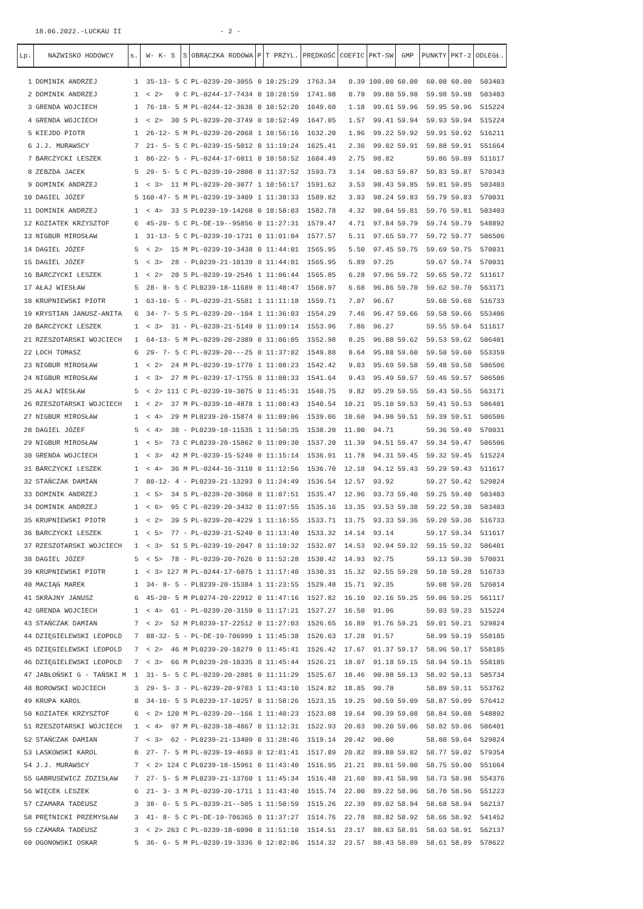18.06.2022.-LUCKAU II - 2 -
| Lp. | NAZWISKO HODOWCY | s. | W- K- S | S | OBRĄCZKA RODOWA | P | T PRZYL. | PRĘDKOŚĆ | COEFIC | PKT-SW | GMP | PUNKTY | PKT-2 | ODLEGŁ. |
| --- | --- | --- | --- | --- | --- | --- | --- | --- | --- | --- | --- | --- | --- | --- |
| 1 | DOMINIK ANDRZEJ | 1 | 35-13- 5 | C | PL-0239-20-3055 | 0 | 10:25:29 | 1763.34 | 0.39 | 100.00 | 60.00 | 60.00 | 60.00 | 503403 |
| 2 | DOMINIK ANDRZEJ | 1 | < 2> 9 | C | PL-0244-17-7434 | 0 | 10:28:59 | 1741.98 | 0.79 | 99.80 | 59.98 | 59.98 | 59.98 | 503403 |
| 3 | GRENDA WOJCIECH | 1 | 76-18- 5 | M | PL-0244-12-3638 | 0 | 10:52:20 | 1649.60 | 1.18 | 99.61 | 59.96 | 59.95 | 59.96 | 515224 |
| 4 | GRENDA WOJCIECH | 1 | < 2> 30 | S | PL-0239-20-3749 | 0 | 10:52:49 | 1647.05 | 1.57 | 99.41 | 59.94 | 59.93 | 59.94 | 515224 |
| 5 | KIEJDO PIOTR | 1 | 26-12- 5 | M | PL-0239-20-2068 | 1 | 10:56:16 | 1632.20 | 1.96 | 99.22 | 59.92 | 59.91 | 59.92 | 516211 |
| 6 | J.J. MURAWSCY | 7 | 21- 5- 5 | C | PL-0239-15-5012 | 0 | 11:19:24 | 1625.41 | 2.36 | 99.02 | 59.91 | 59.88 | 59.91 | 551664 |
| 7 | BARCZYCKI LESZEK | 1 | 86-22- 5 | - | PL-0244-17-6011 | 0 | 10:58:52 | 1604.49 | 2.75 | 98.82 | | 59.86 | 59.89 | 511617 |
| 8 | ZEBZDA JACEK | 5 | 29- 5- 5 | C | PL-0239-19-2808 | 0 | 11:37:52 | 1593.73 | 3.14 | 98.63 | 59.87 | 59.83 | 59.87 | 570343 |
| 9 | DOMINIK ANDRZEJ | 1 | < 3> 11 | M | PL-0239-20-3077 | 1 | 10:56:17 | 1591.62 | 3.53 | 98.43 | 59.85 | 59.81 | 59.85 | 503403 |
| 10 | DAGIEL JÓZEF | 5 | 160-47- 5 | M | PL-0239-19-3409 | 1 | 11:38:33 | 1589.82 | 3.93 | 98.24 | 59.83 | 59.79 | 59.83 | 570031 |
| 11 | DOMINIK ANDRZEJ | 1 | < 4> 33 | S | PL0239-19-14268 | 0 | 10:58:03 | 1582.78 | 4.32 | 98.04 | 59.81 | 59.76 | 59.81 | 503403 |
| 12 | KOZIATEK KRZYSZTOF | 6 | 45-20- 5 | C | PL-DE-19--95856 | 0 | 11:27:31 | 1579.47 | 4.71 | 97.84 | 59.79 | 59.74 | 59.79 | 548892 |
| 13 | NIGBUR MIROSŁAW | 1 | 31-13- 5 | C | PL-0239-19-1731 | 0 | 11:01:04 | 1577.57 | 5.11 | 97.65 | 59.77 | 59.72 | 59.77 | 506506 |
| 14 | DAGIEL JÓZEF | 5 | < 2> 15 | M | PL-0239-19-3438 | 0 | 11:44:01 | 1565.95 | 5.50 | 97.45 | 59.75 | 59.69 | 59.75 | 570031 |
| 15 | DAGIEL JÓZEF | 5 | < 3> 28 | - | PL0239-21-10139 | 0 | 11:44:01 | 1565.95 | 5.89 | 97.25 | | 59.67 | 59.74 | 570031 |
| 16 | BARCZYCKI LESZEK | 1 | < 2> 20 | S | PL-0239-19-2546 | 1 | 11:06:44 | 1565.85 | 6.28 | 97.06 | 59.72 | 59.65 | 59.72 | 511617 |
| 17 | AŁAJ WIESŁAW | 5 | 28- 8- 5 | C | PL0239-18-11689 | 0 | 11:40:47 | 1560.97 | 6.68 | 96.86 | 59.70 | 59.62 | 59.70 | 563171 |
| 18 | KRUPNIEWSKI PIOTR | 1 | 63-16- 5 | - | PL-0239-21-5581 | 1 | 11:11:18 | 1559.71 | 7.07 | 96.67 | | 59.60 | 59.68 | 516733 |
| 19 | KRYSTIAN JANUSZ-ANITA | 6 | 34- 7- 5 | S | PL-0239-20--104 | 1 | 11:36:03 | 1554.29 | 7.46 | 96.47 | 59.66 | 59.58 | 59.66 | 553406 |
| 20 | BARCZYCKI LESZEK | 1 | < 3> 31 | - | PL-0239-21-5149 | 0 | 11:09:14 | 1553.96 | 7.86 | 96.27 | | 59.55 | 59.64 | 511617 |
| 21 | RZESZOTARSKI WOJCIECH | 1 | 64-13- 5 | M | PL-0239-20-2389 | 0 | 11:06:05 | 1552.98 | 8.25 | 96.08 | 59.62 | 59.53 | 59.62 | 506401 |
| 22 | LOCH TOMASZ | 6 | 29- 7- 5 | C | PL-0239-20---25 | 0 | 11:37:02 | 1549.88 | 8.64 | 95.88 | 59.60 | 59.50 | 59.60 | 553359 |
| 23 | NIGBUR MIROSŁAW | 1 | < 2> 24 | M | PL-0239-19-1770 | 1 | 11:08:23 | 1542.42 | 9.03 | 95.69 | 59.58 | 59.48 | 59.58 | 506506 |
| 24 | NIGBUR MIROSŁAW | 1 | < 3> 27 | M | PL-0239-17-1755 | 0 | 11:08:33 | 1541.64 | 9.43 | 95.49 | 59.57 | 59.46 | 59.57 | 506506 |
| 25 | AŁAJ WIESŁAW | 5 | < 2> 111 | C | PL-0239-19-3075 | 0 | 11:45:31 | 1540.75 | 9.82 | 95.29 | 59.55 | 59.43 | 59.55 | 563171 |
| 26 | RZESZOTARSKI WOJCIECH | 1 | < 2> 37 | M | PL-0239-18-4878 | 1 | 11:08:43 | 1540.54 | 10.21 | 95.10 | 59.53 | 59.41 | 59.53 | 506401 |
| 27 | NIGBUR MIROSŁAW | 1 | < 4> 29 | M | PL0239-20-15874 | 0 | 11:09:06 | 1539.06 | 10.60 | 94.90 | 59.51 | 59.39 | 59.51 | 506506 |
| 28 | DAGIEL JÓZEF | 5 | < 4> 38 | - | PL0239-18-11535 | 1 | 11:50:35 | 1538.20 | 11.00 | 94.71 | | 59.36 | 59.49 | 570031 |
| 29 | NIGBUR MIROSŁAW | 1 | < 5> 73 | C | PL0239-20-15862 | 0 | 11:09:30 | 1537.20 | 11.39 | 94.51 | 59.47 | 59.34 | 59.47 | 506506 |
| 30 | GRENDA WOJCIECH | 1 | < 3> 42 | M | PL-0239-15-5240 | 0 | 11:15:14 | 1536.91 | 11.78 | 94.31 | 59.45 | 59.32 | 59.45 | 515224 |
| 31 | BARCZYCKI LESZEK | 1 | < 4> 36 | M | PL-0244-16-3110 | 0 | 11:12:56 | 1536.70 | 12.18 | 94.12 | 59.43 | 59.29 | 59.43 | 511617 |
| 32 | STAŃCZAK DAMIAN | 7 | 80-12- 4 | - | PL0239-21-13293 | 0 | 11:24:49 | 1536.54 | 12.57 | 93.92 | | 59.27 | 59.42 | 529824 |
| 33 | DOMINIK ANDRZEJ | 1 | < 5> 34 | S | PL-0239-20-3060 | 0 | 11:07:51 | 1535.47 | 12.96 | 93.73 | 59.40 | 59.25 | 59.40 | 503403 |
| 34 | DOMINIK ANDRZEJ | 1 | < 6> 95 | C | PL-0239-20-3432 | 0 | 11:07:55 | 1535.16 | 13.35 | 93.53 | 59.38 | 59.22 | 59.38 | 503403 |
| 35 | KRUPNIEWSKI PIOTR | 1 | < 2> 39 | S | PL-0239-20-4229 | 1 | 11:16:55 | 1533.71 | 13.75 | 93.33 | 59.36 | 59.20 | 59.36 | 516733 |
| 36 | BARCZYCKI LESZEK | 1 | < 5> 77 | - | PL-0239-21-5240 | 0 | 11:13:40 | 1533.32 | 14.14 | 93.14 | | 59.17 | 59.34 | 511617 |
| 37 | RZESZOTARSKI WOJCIECH | 1 | < 3> 51 | S | PL-0239-19-2047 | 0 | 11:10:32 | 1532.07 | 14.53 | 92.94 | 59.32 | 59.15 | 59.32 | 506401 |
| 38 | DAGIEL JÓZEF | 5 | < 5> 78 | - | PL-0239-20-7626 | 0 | 11:52:28 | 1530.42 | 14.93 | 92.75 | | 59.13 | 59.30 | 570031 |
| 39 | KRUPNIEWSKI PIOTR | 1 | < 3> 127 | M | PL-0244-17-6075 | 1 | 11:17:40 | 1530.31 | 15.32 | 92.55 | 59.28 | 59.10 | 59.28 | 516733 |
| 40 | MACIĄG MAREK | 1 | 34- 8- 5 | - | PL0239-20-15384 | 1 | 11:23:55 | 1529.48 | 15.71 | 92.35 | | 59.08 | 59.26 | 526014 |
| 41 | SKRAJNY JANUSZ | 6 | 45-20- 5 | M | PL0274-20-22912 | 0 | 11:47:16 | 1527.82 | 16.10 | 92.16 | 59.25 | 59.06 | 59.25 | 561117 |
| 42 | GRENDA WOJCIECH | 1 | < 4> 61 | - | PL-0239-20-3159 | 0 | 11:17:21 | 1527.27 | 16.50 | 91.96 | | 59.03 | 59.23 | 515224 |
| 43 | STAŃCZAK DAMIAN | 7 | < 2> 52 | M | PL0239-17-22512 | 0 | 11:27:03 | 1526.65 | 16.89 | 91.76 | 59.21 | 59.01 | 59.21 | 529824 |
| 44 | DZIĘGIELEWSKI LEOPOLD | 7 | 88-32- 5 | - | PL-DE-19-706999 | 1 | 11:45:38 | 1526.63 | 17.28 | 91.57 | | 58.99 | 59.19 | 558185 |
| 45 | DZIĘGIELEWSKI LEOPOLD | 7 | < 2> 46 | M | PL0239-20-10279 | 0 | 11:45:41 | 1526.42 | 17.67 | 91.37 | 59.17 | 58.96 | 59.17 | 558185 |
| 46 | DZIĘGIELEWSKI LEOPOLD | 7 | < 3> 66 | M | PL0239-20-10335 | 0 | 11:45:44 | 1526.21 | 18.07 | 91.18 | 59.15 | 58.94 | 59.15 | 558185 |
| 47 | JABŁOŃSKI G - TAŃSKI M | 1 | 31- 5- 5 | C | PL-0239-20-2801 | 0 | 11:11:29 | 1525.67 | 18.46 | 90.98 | 59.13 | 58.92 | 59.13 | 505734 |
| 48 | BOROWSKI WOJCIECH | 3 | 29- 5- 3 | - | PL-0239-20-9703 | 1 | 11:43:10 | 1524.82 | 18.85 | 90.78 | | 58.89 | 59.11 | 553762 |
| 49 | KRUPA KAROL | 8 | 34-16- 5 | S | PL0239-17-10257 | 0 | 11:58:26 | 1523.15 | 19.25 | 90.59 | 59.09 | 58.87 | 59.09 | 576412 |
| 50 | KOZIATEK KRZYSZTOF | 6 | < 2> 120 | M | PL-0239-20--166 | 1 | 11:40:23 | 1523.08 | 19.64 | 90.39 | 59.08 | 58.84 | 59.08 | 548892 |
| 51 | RZESZOTARSKI WOJCIECH | 1 | < 4> 97 | M | PL-0239-18-4867 | 0 | 11:12:31 | 1522.93 | 20.03 | 90.20 | 59.06 | 58.82 | 59.06 | 506401 |
| 52 | STAŃCZAK DAMIAN | 7 | < 3> 62 | - | PL0239-21-13409 | 0 | 11:28:46 | 1519.14 | 20.42 | 90.00 | | 58.80 | 59.04 | 529824 |
| 53 | LASKOWSKI KAROL | 8 | 27- 7- 5 | M | PL-0239-19-4693 | 0 | 12:01:41 | 1517.89 | 20.82 | 89.80 | 59.02 | 58.77 | 59.02 | 579354 |
| 54 | J.J. MURAWSCY | 7 | < 2> 124 | C | PL0239-18-15961 | 0 | 11:43:40 | 1516.95 | 21.21 | 89.61 | 59.00 | 58.75 | 59.00 | 551664 |
| 55 | GABRUSEWICZ ZDZISŁAW | 7 | 27- 5- 5 | M | PL0239-21-13760 | 1 | 11:45:34 | 1516.48 | 21.60 | 89.41 | 58.98 | 58.73 | 58.98 | 554376 |
| 56 | WIĘCEK LESZEK | 6 | 21- 3- 3 | M | PL-0239-20-1711 | 1 | 11:43:40 | 1515.74 | 22.00 | 89.22 | 58.96 | 58.70 | 58.96 | 551223 |
| 57 | CZAMARA TADEUSZ | 3 | 38- 6- 5 | S | PL-0239-21--505 | 1 | 11:50:59 | 1515.26 | 22.39 | 89.02 | 58.94 | 58.68 | 58.94 | 562137 |
| 58 | PRĘTNICKI PRZEMYSŁAW | 3 | 41- 8- 5 | C | PL-DE-19-706365 | 0 | 11:37:27 | 1514.76 | 22.78 | 88.82 | 58.92 | 58.66 | 58.92 | 541452 |
| 59 | CZAMARA TADEUSZ | 3 | < 2> 263 | C | PL-0239-18-6090 | 0 | 11:51:10 | 1514.51 | 23.17 | 88.63 | 58.91 | 58.63 | 58.91 | 562137 |
| 60 | OGONOWSKI OSKAR | 5 | 36- 6- 5 | M | PL-0239-19-3336 | 0 | 12:02:06 | 1514.32 | 23.57 | 88.43 | 58.89 | 58.61 | 58.89 | 578622 |